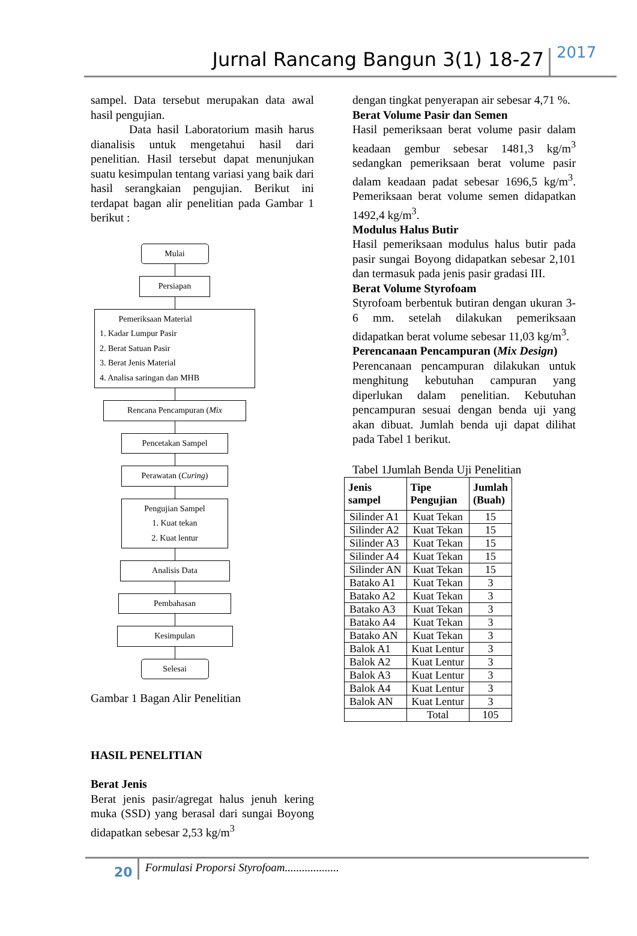Jurnal Rancang Bangun 3(1) 18-27
2017
sampel. Data tersebut merupakan data awal hasil pengujian.
Data hasil Laboratorium masih harus dianalisis untuk mengetahui hasil dari penelitian. Hasil tersebut dapat menunjukan suatu kesimpulan tentang variasi yang baik dari hasil serangkaian pengujian. Berikut ini terdapat bagan alir penelitian pada Gambar 1 berikut :
Mulai
Persiapan
Pemeriksaan Material
1. Kadar Lumpur Pasir
2. Berat Satuan Pasir
3. Berat Jenis Material
4. Analisa saringan dan MHB
Rencana Pencampuran (Mix
Pencetakan Sampel
Perawatan (Curing)
Pengujian Sampel
1. Kuat tekan
2. Kuat lentur
Analisis Data
Pembahasan
Kesimpulan
Selesai
Gambar 1 Bagan Alir Penelitian
HASIL PENELITIAN
Berat Jenis
Berat jenis pasir/agregat halus jenuh kering muka (SSD) yang berasal dari sungai Boyong didapatkan sebesar 2,53 kg/m<sup>3</sup>
dengan tingkat penyerapan air sebesar 4,71 %.
Berat Volume Pasir dan Semen
Hasil pemeriksaan berat volume pasir dalam keadaan gembur sebesar 1481,3 kg/m<sup>3</sup> sedangkan pemeriksaan berat volume pasir dalam keadaan padat sebesar 1696,5 kg/m<sup>3</sup>. Pemeriksaan berat volume semen didapatkan 1492,4 kg/m<sup>3</sup>.
Modulus Halus Butir
Hasil pemeriksaan modulus halus butir pada pasir sungai Boyong didapatkan sebesar 2,101 dan termasuk pada jenis pasir gradasi III.
Berat Volume Styrofoam
Styrofoam berbentuk butiran dengan ukuran 3-6 mm. setelah dilakukan pemeriksaan didapatkan berat volume sebesar 11,03 kg/m<sup>3</sup>.
Perencanaan Pencampuran (Mix Design)
Perencanaan pencampuran dilakukan untuk menghitung kebutuhan campuran yang diperlukan dalam penelitian. Kebutuhan pencampuran sesuai dengan benda uji yang akan dibuat. Jumlah benda uji dapat dilihat pada Tabel 1 berikut.
Tabel 1Jumlah Benda Uji Penelitian
| Jenis sampel | Tipe Pengujian | Jumlah (Buah) |
| --- | --- | --- |
| Silinder A1 | Kuat Tekan | 15 |
| Silinder A2 | Kuat Tekan | 15 |
| Silinder A3 | Kuat Tekan | 15 |
| Silinder A4 | Kuat Tekan | 15 |
| Silinder AN | Kuat Tekan | 15 |
| Batako A1 | Kuat Tekan | 3 |
| Batako A2 | Kuat Tekan | 3 |
| Batako A3 | Kuat Tekan | 3 |
| Batako A4 | Kuat Tekan | 3 |
| Batako AN | Kuat Tekan | 3 |
| Balok A1 | Kuat Lentur | 3 |
| Balok A2 | Kuat Lentur | 3 |
| Balok A3 | Kuat Lentur | 3 |
| Balok A4 | Kuat Lentur | 3 |
| Balok AN | Kuat Lentur | 3 |
| | Total | 105 |
20
Formulasi Proporsi Styrofoam...................